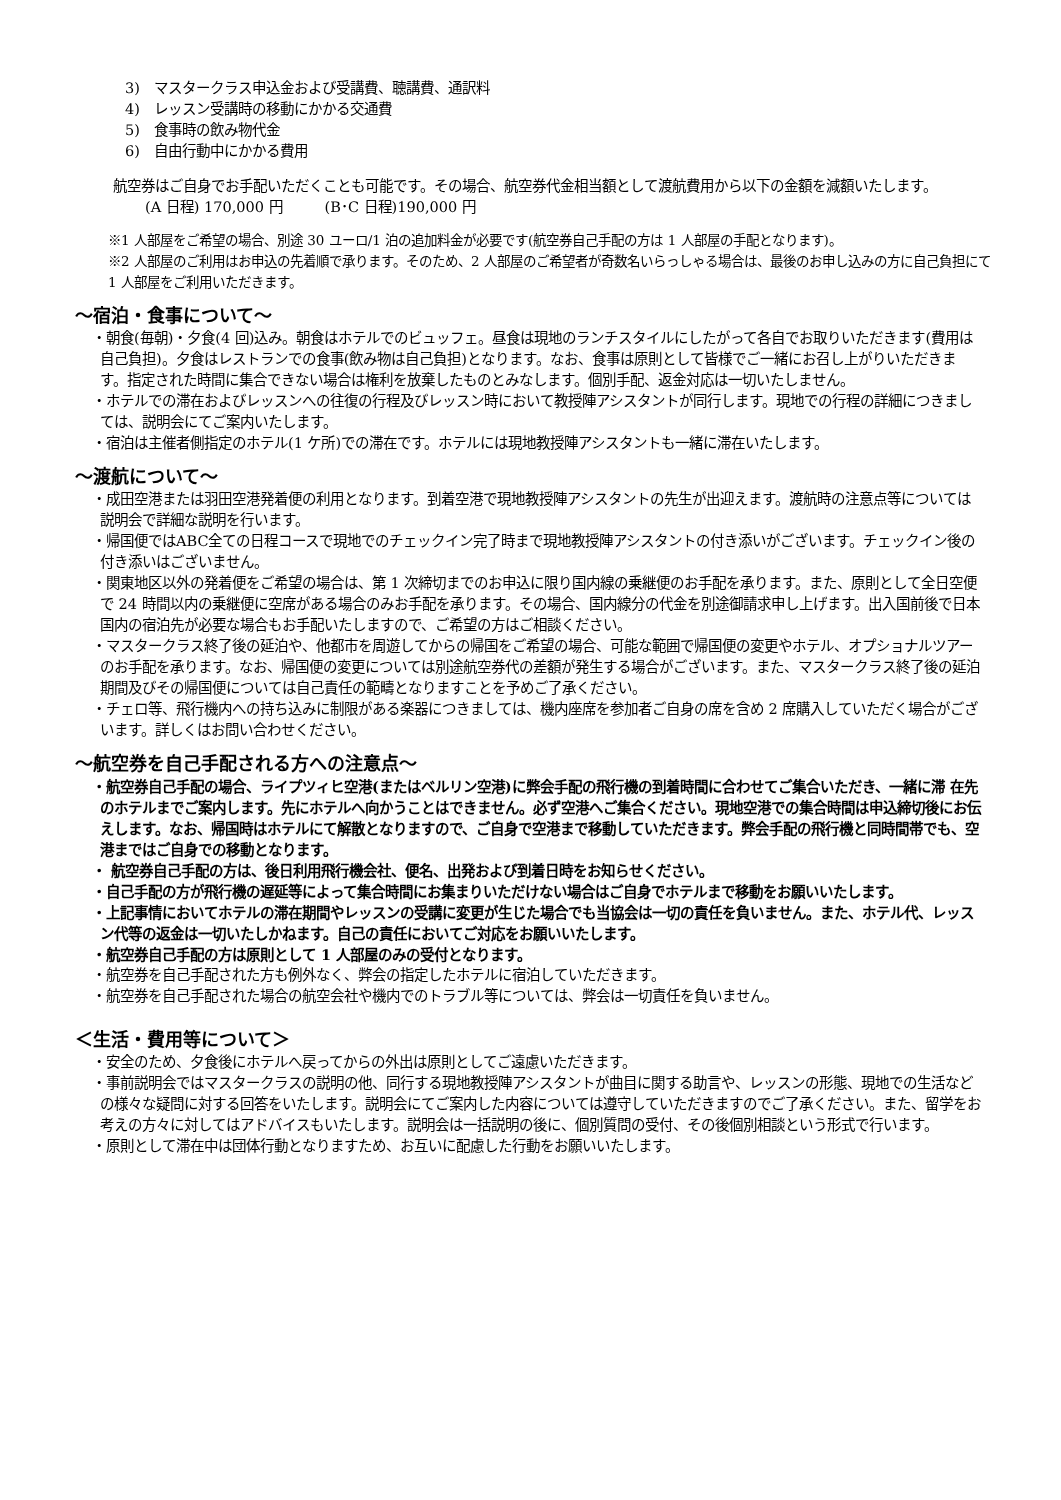3)　マスタークラス申込金および受講費、聴講費、通訳料
4)　レッスン受講時の移動にかかる交通費
5)　食事時の飲み物代金
6)　自由行動中にかかる費用
航空券はご自身でお手配いただくことも可能です。その場合、航空券代金相当額として渡航費用から以下の金額を減額いたします。
(A 日程) 170,000 円　　　(B･C 日程)190,000 円
※1 人部屋をご希望の場合、別途 30 ユーロ/1 泊の追加料金が必要です(航空券自己手配の方は 1 人部屋の手配となります)。
※2 人部屋のご利用はお申込の先着順で承ります。そのため、2 人部屋のご希望者が奇数名いらっしゃる場合は、最後のお申し込みの方に自己負担にて 1 人部屋をご利用いただきます。
～宿泊・食事について～
・朝食(毎朝)・夕食(4 回)込み。朝食はホテルでのビュッフェ。昼食は現地のランチスタイルにしたがって各自でお取りいただきます(費用は自己負担)。夕食はレストランでの食事(飲み物は自己負担)となります。なお、食事は原則として皆様でご一緒にお召し上がりいただきます。指定された時間に集合できない場合は権利を放棄したものとみなします。個別手配、返金対応は一切いたしません。
・ホテルでの滞在およびレッスンへの往復の行程及びレッスン時において教授陣アシスタントが同行します。現地での行程の詳細につきましては、説明会にてご案内いたします。
・宿泊は主催者側指定のホテル(1 ケ所)での滞在です。ホテルには現地教授陣アシスタントも一緒に滞在いたします。
～渡航について～
・成田空港または羽田空港発着便の利用となります。到着空港で現地教授陣アシスタントの先生が出迎えます。渡航時の注意点等については説明会で詳細な説明を行います。
・帰国便ではABC全ての日程コースで現地でのチェックイン完了時まで現地教授陣アシスタントの付き添いがございます。チェックイン後の付き添いはございません。
・関東地区以外の発着便をご希望の場合は、第 1 次締切までのお申込に限り国内線の乗継便のお手配を承ります。また、原則として全日空便で 24 時間以内の乗継便に空席がある場合のみお手配を承ります。その場合、国内線分の代金を別途御請求申し上げます。出入国前後で日本国内の宿泊先が必要な場合もお手配いたしますので、ご希望の方はご相談ください。
・マスタークラス終了後の延泊や、他都市を周遊してからの帰国をご希望の場合、可能な範囲で帰国便の変更やホテル、オプショナルツアーのお手配を承ります。なお、帰国便の変更については別途航空券代の差額が発生する場合がございます。また、マスタークラス終了後の延泊期間及びその帰国便については自己責任の範疇となりますことを予めご了承ください。
・チェロ等、飛行機内への持ち込みに制限がある楽器につきましては、機内座席を参加者ご自身の席を含め 2 席購入していただく場合がございます。詳しくはお問い合わせください。
～航空券を自己手配される方への注意点～
・航空券自己手配の場合、ライプツィヒ空港(またはベルリン空港)に弊会手配の飛行機の到着時間に合わせてご集合いただき、一緒に滞 在先のホテルまでご案内します。先にホテルへ向かうことはできません。必ず空港へご集合ください。現地空港での集合時間は申込締切後にお伝えします。なお、帰国時はホテルにて解散となりますので、ご自身で空港まで移動していただきます。弊会手配の飛行機と同時間帯でも、空港まではご自身での移動となります。
・ 航空券自己手配の方は、後日利用飛行機会社、便名、出発および到着日時をお知らせください。
・自己手配の方が飛行機の遅延等によって集合時間にお集まりいただけない場合はご自身でホテルまで移動をお願いいたします。
・上記事情においてホテルの滞在期間やレッスンの受講に変更が生じた場合でも当協会は一切の責任を負いません。また、ホテル代、レッスン代等の返金は一切いたしかねます。自己の責任においてご対応をお願いいたします。
・航空券自己手配の方は原則として 1 人部屋のみの受付となります。
・航空券を自己手配された方も例外なく、弊会の指定したホテルに宿泊していただきます。
・航空券を自己手配された場合の航空会社や機内でのトラブル等については、弊会は一切責任を負いません。
＜生活・費用等について＞
・安全のため、夕食後にホテルへ戻ってからの外出は原則としてご遠慮いただきます。
・事前説明会ではマスタークラスの説明の他、同行する現地教授陣アシスタントが曲目に関する助言や、レッスンの形態、現地での生活などの様々な疑問に対する回答をいたします。説明会にてご案内した内容については遵守していただきますのでご了承ください。また、留学をお考えの方々に対してはアドバイスもいたします。説明会は一括説明の後に、個別質問の受付、その後個別相談という形式で行います。
・原則として滞在中は団体行動となりますため、お互いに配慮した行動をお願いいたします。